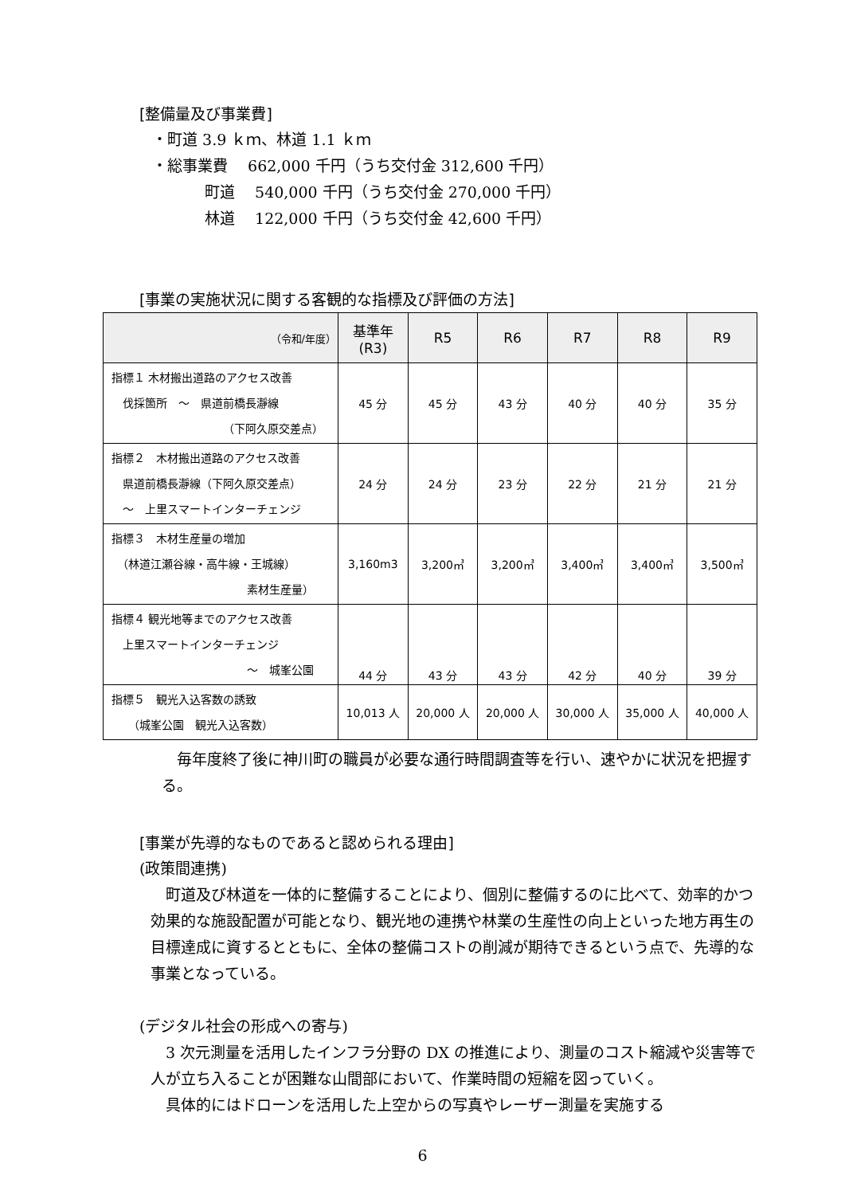[整備量及び事業費]
・町道 3.9 ｋｍ、林道 1.1 ｋｍ
・総事業費　 662,000 千円（うち交付金 312,600 千円）
町道　 540,000 千円（うち交付金 270,000 千円）
林道　 122,000 千円（うち交付金 42,600 千円）
[事業の実施状況に関する客観的な指標及び評価の方法]
| （令和/年度） | 基準年 (R3) | R5 | R6 | R7 | R8 | R9 |
| --- | --- | --- | --- | --- | --- | --- |
| 指標１ 木材搬出道路のアクセス改善 伐採箇所 ～ 県道前橋長瀞線 （下阿久原交差点） | 45 分 | 45 分 | 43 分 | 40 分 | 40 分 | 35 分 |
| 指標２ 木材搬出道路のアクセス改善 県道前橋長瀞線（下阿久原交差点） ～ 上里スマートインターチェンジ | 24 分 | 24 分 | 23 分 | 22 分 | 21 分 | 21 分 |
| 指標３ 木材生産量の増加 （林道江瀬谷線・高牛線・王城線） 素材生産量） | 3,160m3 | 3,200㎥ | 3,200㎥ | 3,400㎥ | 3,400㎥ | 3,500㎥ |
| 指標４ 観光地等までのアクセス改善 上里スマートインターチェンジ ～ 城峯公園 | 44 分 | 43 分 | 43 分 | 42 分 | 40 分 | 39 分 |
| 指標５ 観光入込客数の誘致 （城峯公園 観光入込客数） | 10,013 人 | 20,000 人 | 20,000 人 | 30,000 人 | 35,000 人 | 40,000 人 |
毎年度終了後に神川町の職員が必要な通行時間調査等を行い、速やかに状況を把握する。
[事業が先導的なものであると認められる理由]
(政策間連携)
町道及び林道を一体的に整備することにより、個別に整備するのに比べて、効率的かつ効果的な施設配置が可能となり、観光地の連携や林業の生産性の向上といった地方再生の目標達成に資するとともに、全体の整備コストの削減が期待できるという点で、先導的な事業となっている。
(デジタル社会の形成への寄与)
3 次元測量を活用したインフラ分野の DX の推進により、測量のコスト縮減や災害等で人が立ち入ることが困難な山間部において、作業時間の短縮を図っていく。
具体的にはドローンを活用した上空からの写真やレーザー測量を実施する
6